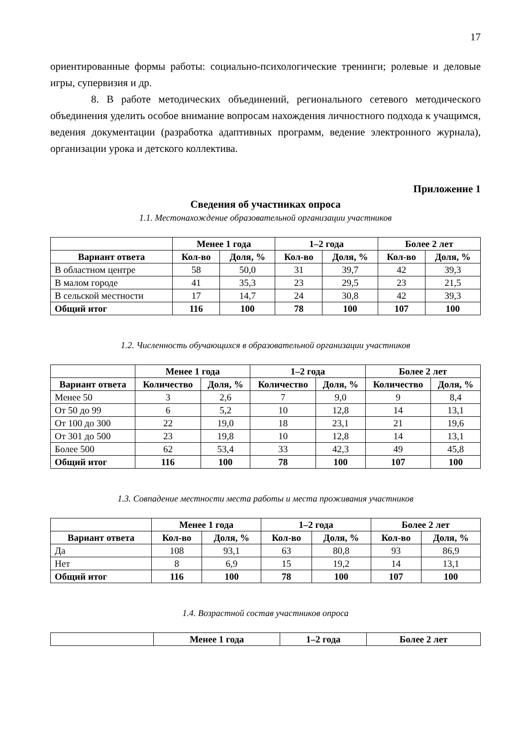17
ориентированные формы работы: социально-психологические тренинги; ролевые и деловые игры, супервизия и др.
8. В работе методических объединений, регионального сетевого методического объединения уделить особое внимание вопросам нахождения личностного подхода к учащимся, ведения документации (разработка адаптивных программ, ведение электронного журнала), организации урока и детского коллектива.
Приложение 1
Сведения об участниках опроса
1.1. Местонахождение образовательной организации участников
| | Менее 1 года | | 1–2 года | | Более 2 лет | |
| --- | --- | --- | --- | --- | --- | --- |
| Вариант ответа | Кол-во | Доля, % | Кол-во | Доля, % | Кол-во | Доля, % |
| В областном центре | 58 | 50,0 | 31 | 39,7 | 42 | 39,3 |
| В малом городе | 41 | 35,3 | 23 | 29,5 | 23 | 21,5 |
| В сельской местности | 17 | 14,7 | 24 | 30,8 | 42 | 39,3 |
| Общий итог | 116 | 100 | 78 | 100 | 107 | 100 |
1.2. Численность обучающихся в образовательной организации участников
| | Менее 1 года | | 1–2 года | | Более 2 лет | |
| --- | --- | --- | --- | --- | --- | --- |
| Вариант ответа | Количество | Доля, % | Количество | Доля, % | Количество | Доля, % |
| Менее 50 | 3 | 2,6 | 7 | 9,0 | 9 | 8,4 |
| От 50 до 99 | 6 | 5,2 | 10 | 12,8 | 14 | 13,1 |
| От 100 до 300 | 22 | 19,0 | 18 | 23,1 | 21 | 19,6 |
| От 301 до 500 | 23 | 19,8 | 10 | 12,8 | 14 | 13,1 |
| Более 500 | 62 | 53,4 | 33 | 42,3 | 49 | 45,8 |
| Общий итог | 116 | 100 | 78 | 100 | 107 | 100 |
1.3. Совпадение местности места работы и места проживания участников
| | Менее 1 года | | 1–2 года | | Более 2 лет | |
| --- | --- | --- | --- | --- | --- | --- |
| Вариант ответа | Кол-во | Доля, % | Кол-во | Доля, % | Кол-во | Доля, % |
| Да | 108 | 93,1 | 63 | 80,8 | 93 | 86,9 |
| Нет | 8 | 6,9 | 15 | 19,2 | 14 | 13,1 |
| Общий итог | 116 | 100 | 78 | 100 | 107 | 100 |
1.4. Возрастной состав участников опроса
| | Менее 1 года | 1–2 года | Более 2 лет |
| --- | --- | --- | --- |